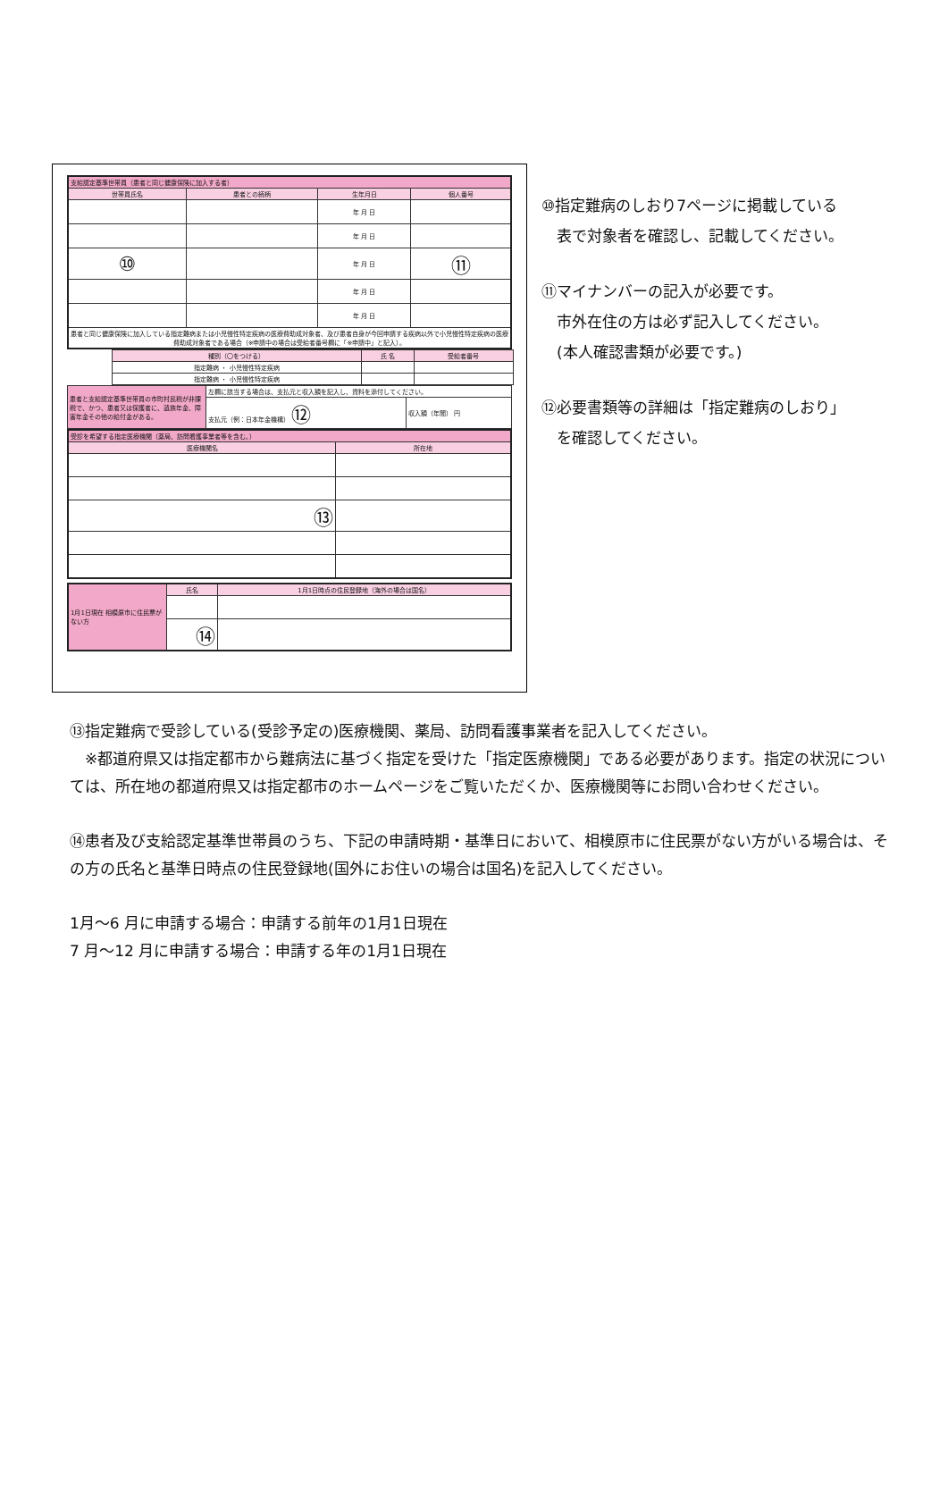| 支給認定基準世帯員（患者と同じ健康保険に加入する者） | | | |
| 世帯員氏名 | 患者との続柄 | 生年月日 | 個人番号 |
| | | 年 月 日 | |
| | | 年 月 日 | |
| ⑩ | | 年 月 日 | ⑪ |
| | | 年 月 日 | |
| | | 年 月 日 | |
| 患者と同じ健康保険に加入している指定難病または小児慢性特定疾病の医療費助成対象者、及び患者自身が今回申請する疾病以外で小児慢性特定疾病の医療費助成対象者である場合（※申請中の場合は受給者番号欄に「※申請中」と記入）。 | | | |
| 種別（〇をつける） | 氏 名 | 受給者番号 |
| 指定難病 ・ 小児慢性特定疾病 | | |
| 指定難病 ・ 小児慢性特定疾病 | | |
| 患者と支給認定基準世帯員の市町村民税が非課税で、かつ、患者又は保護者に、遺族年金、障害年金その他の給付金がある。 | 左欄に該当する場合は、支払元と収入額を記入し、資料を添付してください。 | |
| | 支払元（例：日本年金機構） ⑫ | 収入額（年間） 円 |
| 受診を希望する指定医療機関（薬局、訪問看護事業者等を含む。） | |
| 医療機関名 | 所在地 |
| ⑬ | |
| 1月1日現在 相模原市に住民票がない方 | 氏名 | 1月1日時点の住民登録地（海外の場合は国名） |
| | ⑭ | |
⑩指定難病のしおり7ページに掲載している
　表で対象者を確認し、記載してください。
⑪マイナンバーの記入が必要です。
　市外在住の方は必ず記入してください。
　(本人確認書類が必要です。)
⑫必要書類等の詳細は「指定難病のしおり」
　を確認してください。
⑬指定難病で受診している(受診予定の)医療機関、薬局、訪問看護事業者を記入してください。
　※都道府県又は指定都市から難病法に基づく指定を受けた「指定医療機関」である必要があります。指定の状況については、所在地の都道府県又は指定都市のホームページをご覧いただくか、医療機関等にお問い合わせください。
⑭患者及び支給認定基準世帯員のうち、下記の申請時期・基準日において、相模原市に住民票がない方がいる場合は、その方の氏名と基準日時点の住民登録地(国外にお住いの場合は国名)を記入してください。
1月～6 月に申請する場合：申請する前年の1月1日現在
7 月～12 月に申請する場合：申請する年の1月1日現在